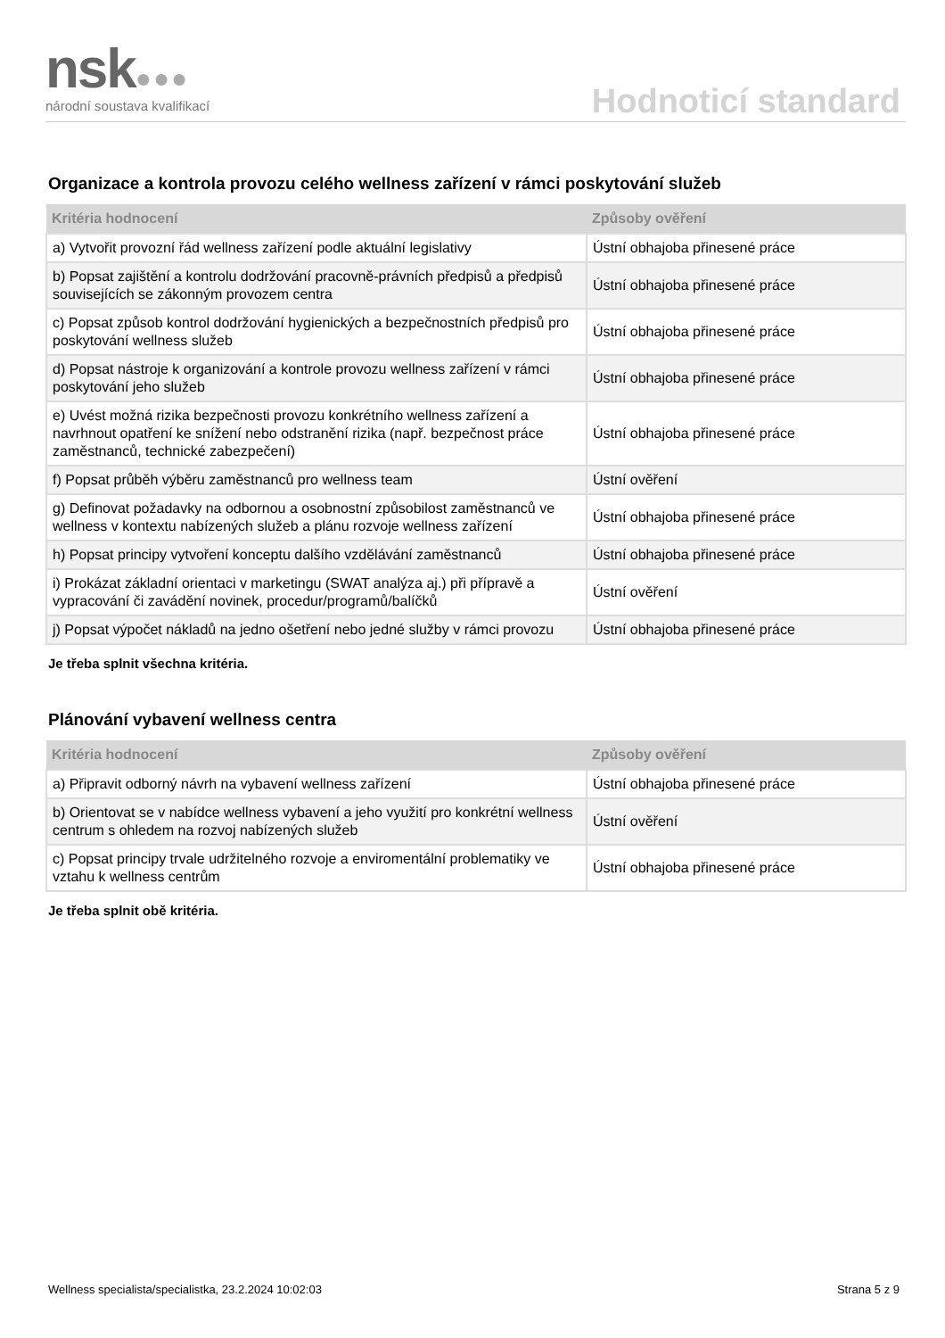nsk●●● národní soustava kvalifikací Hodnoticí standard
Organizace a kontrola provozu celého wellness zařízení v rámci poskytování služeb
| Kritéria hodnocení | Způsoby ověření |
| --- | --- |
| a) Vytvořit provozní řád wellness zařízení podle aktuální legislativy | Ústní obhajoba přinesené práce |
| b) Popsat zajištění a kontrolu dodržování pracovně-právních předpisů a předpisů souvisejících se zákonným provozem centra | Ústní obhajoba přinesené práce |
| c) Popsat způsob kontrol dodržování hygienických a bezpečnostních předpisů pro poskytování wellness služeb | Ústní obhajoba přinesené práce |
| d) Popsat nástroje k organizování a kontrole provozu wellness zařízení v rámci poskytování jeho služeb | Ústní obhajoba přinesené práce |
| e) Uvést možná rizika bezpečnosti provozu konkrétního wellness zařízení a navrhnout opatření ke snížení nebo odstranění rizika (např. bezpečnost práce zaměstnanců, technické zabezpečení) | Ústní obhajoba přinesené práce |
| f) Popsat průběh výběru zaměstnanců pro wellness team | Ústní ověření |
| g) Definovat požadavky na odbornou a osobnostní způsobilost zaměstnanců ve wellness v kontextu nabízených služeb a plánu rozvoje wellness zařízení | Ústní obhajoba přinesené práce |
| h) Popsat principy vytvoření konceptu dalšího vzdělávání zaměstnanců | Ústní obhajoba přinesené práce |
| i) Prokázat základní orientaci v marketingu (SWAT analýza aj.) při přípravě a vypracování či zavádění novinek, procedur/programů/balíčků | Ústní ověření |
| j) Popsat výpočet nákladů na jedno ošetření nebo jedné služby v rámci provozu | Ústní obhajoba přinesené práce |
Je třeba splnit všechna kritéria.
Plánování vybavení wellness centra
| Kritéria hodnocení | Způsoby ověření |
| --- | --- |
| a) Připravit odborný návrh na vybavení wellness zařízení | Ústní obhajoba přinesené práce |
| b) Orientovat se v nabídce wellness vybavení a jeho využití pro konkrétní wellness centrum s ohledem na rozvoj nabízených služeb | Ústní ověření |
| c) Popsat principy trvale udržitelného rozvoje a enviromentální problematiky ve vztahu k wellness centrům | Ústní obhajoba přinesené práce |
Je třeba splnit obě kritéria.
Wellness specialista/specialistka, 23.2.2024 10:02:03 Strana 5 z 9